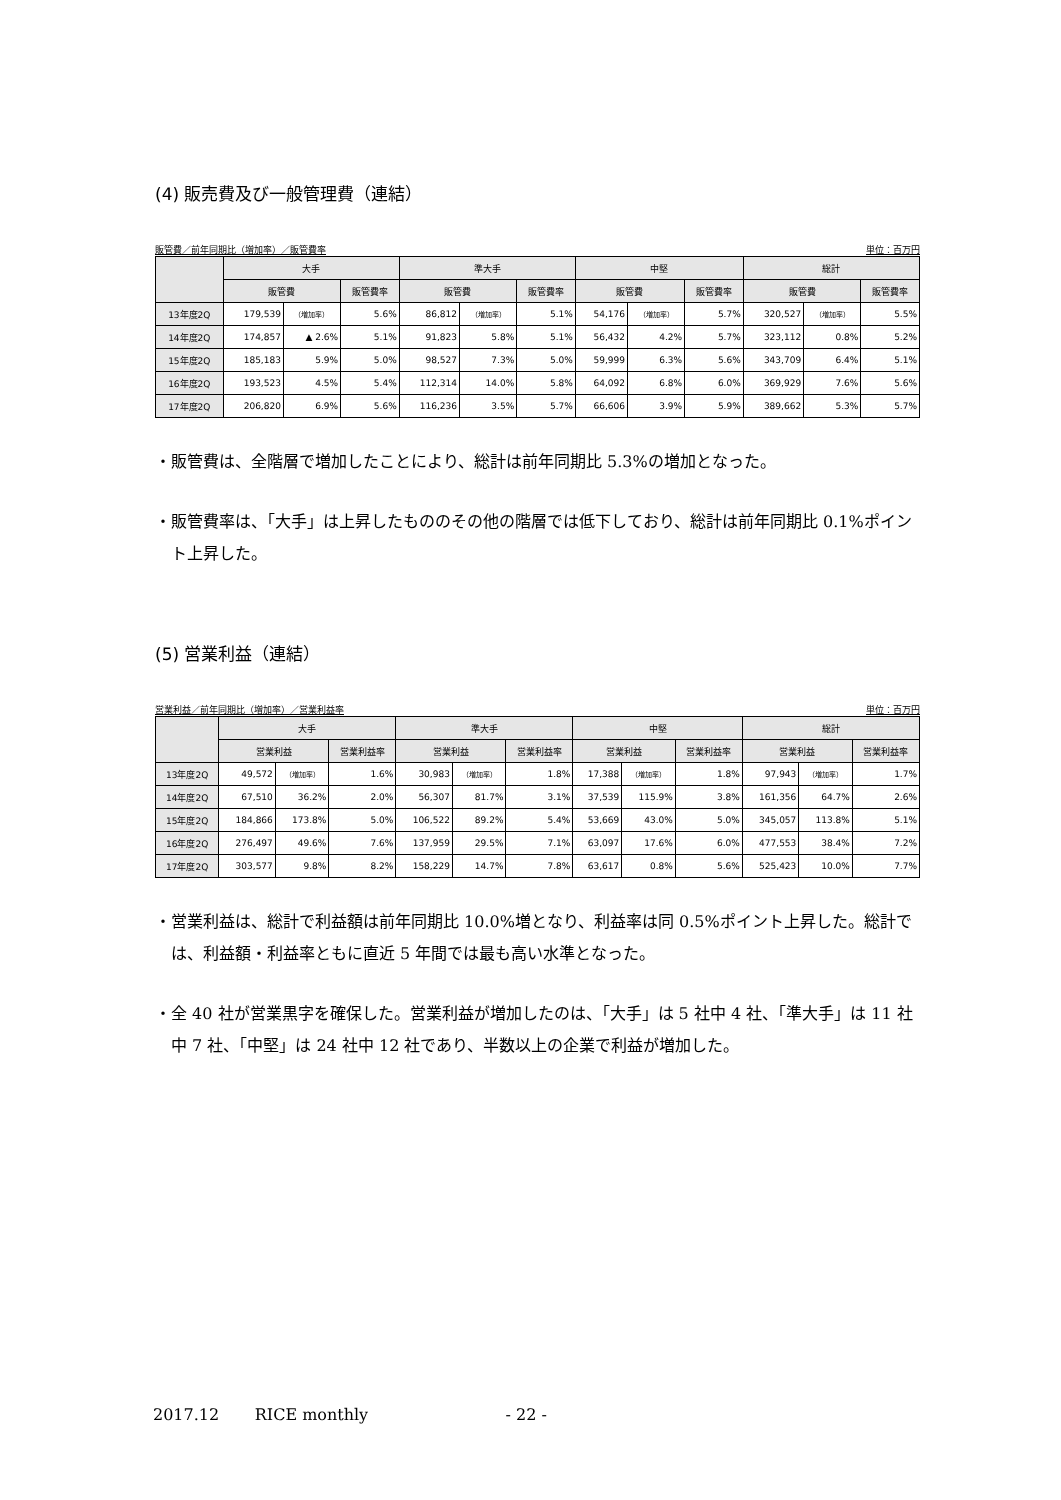(4) 販売費及び一般管理費（連結）
販管費／前年同期比（増加率）／販管費率 単位：百万円
| | 大手 | | | 準大手 | | | 中堅 | | | 総計 | | |
| --- | --- | --- | --- | --- | --- | --- | --- | --- | --- | --- | --- | --- |
| | 販管費 | | 販管費率 | 販管費 | | 販管費率 | 販管費 | | 販管費率 | 販管費 | | 販管費率 |
| 13年度2Q | 179,539 | （増加率） | 5.6% | 86,812 | （増加率） | 5.1% | 54,176 | （増加率） | 5.7% | 320,527 | （増加率） | 5.5% |
| 14年度2Q | 174,857 | ▲ 2.6% | 5.1% | 91,823 | 5.8% | 5.1% | 56,432 | 4.2% | 5.7% | 323,112 | 0.8% | 5.2% |
| 15年度2Q | 185,183 | 5.9% | 5.0% | 98,527 | 7.3% | 5.0% | 59,999 | 6.3% | 5.6% | 343,709 | 6.4% | 5.1% |
| 16年度2Q | 193,523 | 4.5% | 5.4% | 112,314 | 14.0% | 5.8% | 64,092 | 6.8% | 6.0% | 369,929 | 7.6% | 5.6% |
| 17年度2Q | 206,820 | 6.9% | 5.6% | 116,236 | 3.5% | 5.7% | 66,606 | 3.9% | 5.9% | 389,662 | 5.3% | 5.7% |
・販管費は、全階層で増加したことにより、総計は前年同期比 5.3%の増加となった。
・販管費率は、「大手」は上昇したもののその他の階層では低下しており、総計は前年同期比 0.1%ポイント上昇した。
(5) 営業利益（連結）
営業利益／前年同期比（増加率）／営業利益率 単位：百万円
| | 大手 | | | 準大手 | | | 中堅 | | | 総計 | | |
| --- | --- | --- | --- | --- | --- | --- | --- | --- | --- | --- | --- | --- |
| | 営業利益 | | 営業利益率 | 営業利益 | | 営業利益率 | 営業利益 | | 営業利益率 | 営業利益 | | 営業利益率 |
| 13年度2Q | 49,572 | （増加率） | 1.6% | 30,983 | （増加率） | 1.8% | 17,388 | （増加率） | 1.8% | 97,943 | （増加率） | 1.7% |
| 14年度2Q | 67,510 | 36.2% | 2.0% | 56,307 | 81.7% | 3.1% | 37,539 | 115.9% | 3.8% | 161,356 | 64.7% | 2.6% |
| 15年度2Q | 184,866 | 173.8% | 5.0% | 106,522 | 89.2% | 5.4% | 53,669 | 43.0% | 5.0% | 345,057 | 113.8% | 5.1% |
| 16年度2Q | 276,497 | 49.6% | 7.6% | 137,959 | 29.5% | 7.1% | 63,097 | 17.6% | 6.0% | 477,553 | 38.4% | 7.2% |
| 17年度2Q | 303,577 | 9.8% | 8.2% | 158,229 | 14.7% | 7.8% | 63,617 | 0.8% | 5.6% | 525,423 | 10.0% | 7.7% |
・営業利益は、総計で利益額は前年同期比 10.0%増となり、利益率は同 0.5%ポイント上昇した。総計では、利益額・利益率ともに直近 5 年間では最も高い水準となった。
・全 40 社が営業黒字を確保した。営業利益が増加したのは、「大手」は 5 社中 4 社、「準大手」は 11 社中 7 社、「中堅」は 24 社中 12 社であり、半数以上の企業で利益が増加した。
2017.12 RICE monthly - 22 -